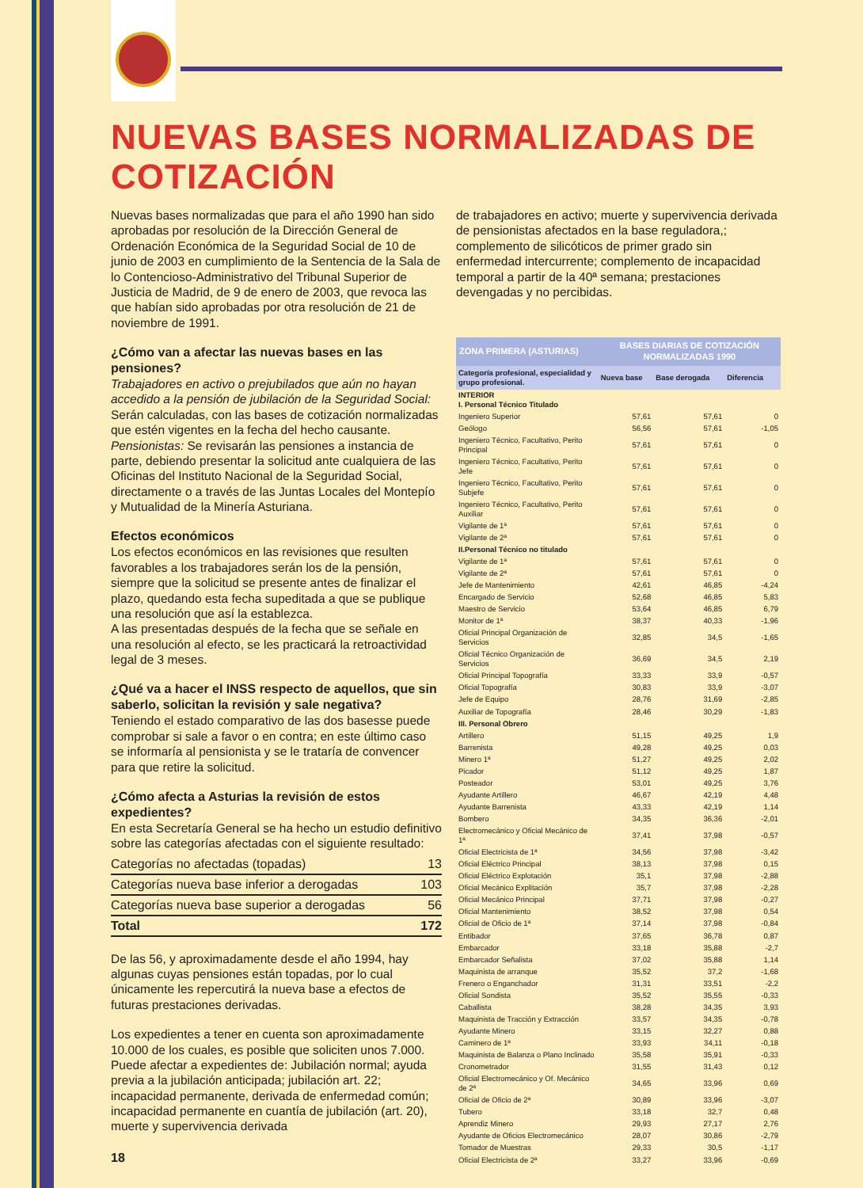NUEVAS BASES NORMALIZADAS DE COTIZACIÓN
Nuevas bases normalizadas que para el año 1990 han sido aprobadas por resolución de la Dirección General de Ordenación Económica de la Seguridad Social de 10 de junio de 2003 en cumplimiento de la Sentencia de la Sala de lo Contencioso-Administrativo del Tribunal Superior de Justicia de Madrid, de 9 de enero de 2003, que revoca las que habían sido aprobadas por otra resolución de 21 de noviembre de 1991.
¿Cómo van a afectar las nuevas bases en las pensiones?
Trabajadores en activo o prejubilados que aún no hayan accedido a la pensión de jubilación de la Seguridad Social: Serán calculadas, con las bases de cotización normalizadas que estén vigentes en la fecha del hecho causante.
Pensionistas: Se revisarán las pensiones a instancia de parte, debiendo presentar la solicitud ante cualquiera de las Oficinas del Instituto Nacional de la Seguridad Social, directamente o a través de las Juntas Locales del Montepío y Mutualidad de la Minería Asturiana.
Efectos económicos
Los efectos económicos en las revisiones que resulten favorables a los trabajadores serán los de la pensión, siempre que la solicitud se presente antes de finalizar el plazo, quedando esta fecha supeditada a que se publique una resolución que así la establezca.
A las presentadas después de la fecha que se señale en una resolución al efecto, se les practicará la retroactividad legal de 3 meses.
¿Qué va a hacer el INSS respecto de aquellos, que sin saberlo, solicitan la revisión y sale negativa?
Teniendo el estado comparativo de las dos basesse puede comprobar si sale a favor o en contra; en este último caso se informaría al pensionista y se le trataría de convencer para que retire la solicitud.
¿Cómo afecta a Asturias la revisión de estos expedientes?
En esta Secretaría General se ha hecho un estudio definitivo sobre las categorías afectadas con el siguiente resultado:
| Categorías no afectadas (topadas) | 13 |
| Categorías nueva base inferior a derogadas | 103 |
| Categorías nueva base superior a derogadas | 56 |
| Total | 172 |
De las 56, y aproximadamente desde el año 1994, hay algunas cuyas pensiones están topadas, por lo cual únicamente les repercutirá la nueva base a efectos de futuras prestaciones derivadas.
Los expedientes a tener en cuenta son aproximadamente 10.000 de los cuales, es posible que soliciten unos 7.000.
Puede afectar a expedientes de: Jubilación normal; ayuda previa a la jubilación anticipada; jubilación art. 22; incapacidad permanente, derivada de enfermedad común; incapacidad permanente en cuantía de jubilación (art. 20), muerte y supervivencia derivada
18
de trabajadores en activo; muerte y supervivencia derivada de pensionistas afectados en la base reguladora,; complemento de silicóticos de primer grado sin enfermedad intercurrente; complemento de incapacidad temporal a partir de la 40ª semana; prestaciones devengadas y no percibidas.
| ZONA PRIMERA (ASTURIAS) | BASES DIARIAS DE COTIZACIÓN NORMALIZADAS 1990 | | |
| --- | --- | --- | --- |
| Categoría profesional, especialidad y grupo profesional. | Nueva base | Base derogada | Diferencia |
| INTERIOR I. Personal Técnico Titulado | | | |
| Ingeniero Superior | 57,61 | 57,61 | 0 |
| Geólogo | 56,56 | 57,61 | -1,05 |
| Ingeniero Técnico, Facultativo, Perito Principal | 57,61 | 57,61 | 0 |
| Ingeniero Técnico, Facultativo, Perito Jefe | 57,61 | 57,61 | 0 |
| Ingeniero Técnico, Facultativo, Perito Subjefe | 57,61 | 57,61 | 0 |
| Ingeniero Técnico, Facultativo, Perito Auxiliar | 57,61 | 57,61 | 0 |
| Vigilante de 1ª | 57,61 | 57,61 | 0 |
| Vigilante de 2ª | 57,61 | 57,61 | 0 |
| II.Personal Técnico no titulado | | | |
| Vigilante de 1ª | 57,61 | 57,61 | 0 |
| Vigilante de 2ª | 57,61 | 57,61 | 0 |
| Jefe de Mantenimiento | 42,61 | 46,85 | -4,24 |
| Encargado de Servicio | 52,68 | 46,85 | 5,83 |
| Maestro de Servicio | 53,64 | 46,85 | 6,79 |
| Monitor de 1ª | 38,37 | 40,33 | -1,96 |
| Oficial Principal Organización de Servicios | 32,85 | 34,5 | -1,65 |
| Oficial Técnico Organización de Servicios | 36,69 | 34,5 | 2,19 |
| Oficial Principal Topografía | 33,33 | 33,9 | -0,57 |
| Oficial Topografía | 30,83 | 33,9 | -3,07 |
| Jefe de Equipo | 28,76 | 31,69 | -2,85 |
| Auxiliar de Topografía | 28,46 | 30,29 | -1,83 |
| III. Personal Obrero | | | |
| Artillero | 51,15 | 49,25 | 1,9 |
| Barrenista | 49,28 | 49,25 | 0,03 |
| Minero 1ª | 51,27 | 49,25 | 2,02 |
| Picador | 51,12 | 49,25 | 1,87 |
| Posteador | 53,01 | 49,25 | 3,76 |
| Ayudante Artillero | 46,67 | 42,19 | 4,48 |
| Ayudante Barrenista | 43,33 | 42,19 | 1,14 |
| Bombero | 34,35 | 36,36 | -2,01 |
| Electromecánico y Oficial Mecánico de 1ª | 37,41 | 37,98 | -0,57 |
| Oficial Electricista de 1ª | 34,56 | 37,98 | -3,42 |
| Oficial Eléctrico Principal | 38,13 | 37,98 | 0,15 |
| Oficial Eléctrico Explotación | 35,1 | 37,98 | -2,88 |
| Oficial Mecánico Explitación | 35,7 | 37,98 | -2,28 |
| Oficial Mecánico Principal | 37,71 | 37,98 | -0,27 |
| Oficial Mantenimiento | 38,52 | 37,98 | 0,54 |
| Oficial de Oficio de 1ª | 37,14 | 37,98 | -0,84 |
| Entibador | 37,65 | 36,78 | 0,87 |
| Embarcador | 33,18 | 35,88 | -2,7 |
| Embarcador Señalista | 37,02 | 35,88 | 1,14 |
| Maquinista de arranque | 35,52 | 37,2 | -1,68 |
| Frenero o Enganchador | 31,31 | 33,51 | -2,2 |
| Oficial Sondista | 35,52 | 35,55 | -0,33 |
| Caballista | 38,28 | 34,35 | 3,93 |
| Maquinista de Tracción y Extracción | 33,57 | 34,35 | -0,78 |
| Ayudante Minero | 33,15 | 32,27 | 0,88 |
| Caminero de 1ª | 33,93 | 34,11 | -0,18 |
| Maquinista de Balanza o Plano Inclinado | 35,58 | 35,91 | -0,33 |
| Cronometrador | 31,55 | 31,43 | 0,12 |
| Oficial Electromecánico y Of. Mecánico de 2ª | 34,65 | 33,96 | 0,69 |
| Oficial de Oficio de 2ª | 30,89 | 33,96 | -3,07 |
| Tubero | 33,18 | 32,7 | 0,48 |
| Aprendiz Minero | 29,93 | 27,17 | 2,76 |
| Ayudante de Oficios Electromecánico | 28,07 | 30,86 | -2,79 |
| Tomador de Muestras | 29,33 | 30,5 | -1,17 |
| Oficial Electricista de 2ª | 33,27 | 33,96 | -0,69 |